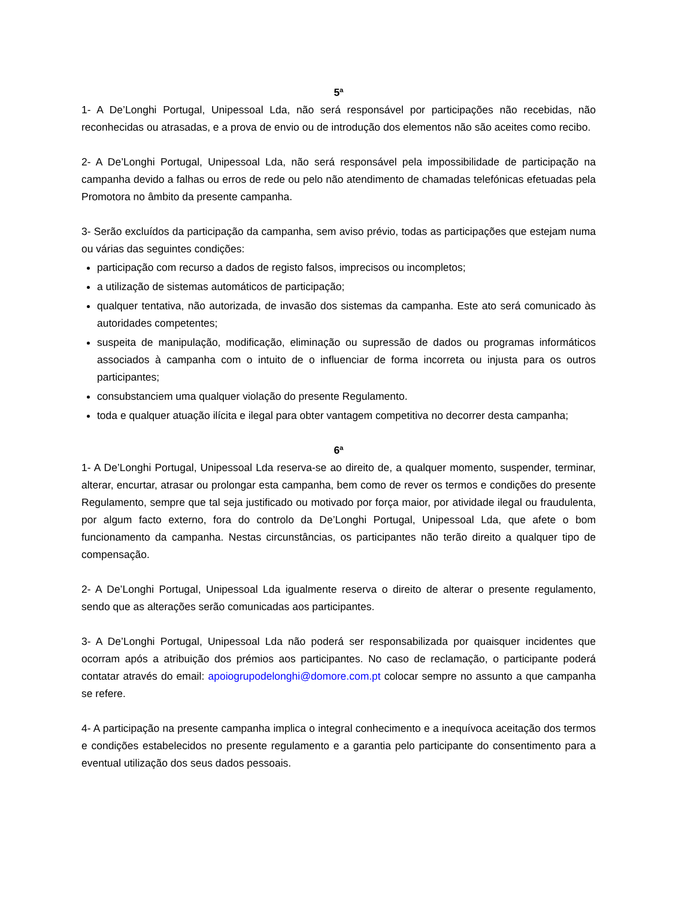5ª
1- A De’Longhi Portugal, Unipessoal Lda, não será responsável por participações não recebidas, não reconhecidas ou atrasadas, e a prova de envio ou de introdução dos elementos não são aceites como recibo.
2- A De’Longhi Portugal, Unipessoal Lda, não será responsável pela impossibilidade de participação na campanha devido a falhas ou erros de rede ou pelo não atendimento de chamadas telefónicas efetuadas pela Promotora no âmbito da presente campanha.
3- Serão excluídos da participação da campanha, sem aviso prévio, todas as participações que estejam numa ou várias das seguintes condições:
participação com recurso a dados de registo falsos, imprecisos ou incompletos;
a utilização de sistemas automáticos de participação;
qualquer tentativa, não autorizada, de invasão dos sistemas da campanha. Este ato será comunicado às autoridades competentes;
suspeita de manipulação, modificação, eliminação ou supressão de dados ou programas informáticos associados à campanha com o intuito de o influenciar de forma incorreta ou injusta para os outros participantes;
consubstanciem uma qualquer violação do presente Regulamento.
toda e qualquer atuação ilícita e ilegal para obter vantagem competitiva no decorrer desta campanha;
6ª
1- A De’Longhi Portugal, Unipessoal Lda reserva-se ao direito de, a qualquer momento, suspender, terminar, alterar, encurtar, atrasar ou prolongar esta campanha, bem como de rever os termos e condições do presente Regulamento, sempre que tal seja justificado ou motivado por força maior, por atividade ilegal ou fraudulenta, por algum facto externo, fora do controlo da De’Longhi Portugal, Unipessoal Lda, que afete o bom funcionamento da campanha. Nestas circunstâncias, os participantes não terão direito a qualquer tipo de compensação.
2- A De’Longhi Portugal, Unipessoal Lda igualmente reserva o direito de alterar o presente regulamento, sendo que as alterações serão comunicadas aos participantes.
3- A De’Longhi Portugal, Unipessoal Lda não poderá ser responsabilizada por quaisquer incidentes que ocorram após a atribuição dos prémios aos participantes. No caso de reclamação, o participante poderá contatar através do email: apoiogrupodelonghi@domore.com.pt colocar sempre no assunto a que campanha se refere.
4- A participação na presente campanha implica o integral conhecimento e a inequívoca aceitação dos termos e condições estabelecidos no presente regulamento e a garantia pelo participante do consentimento para a eventual utilização dos seus dados pessoais.